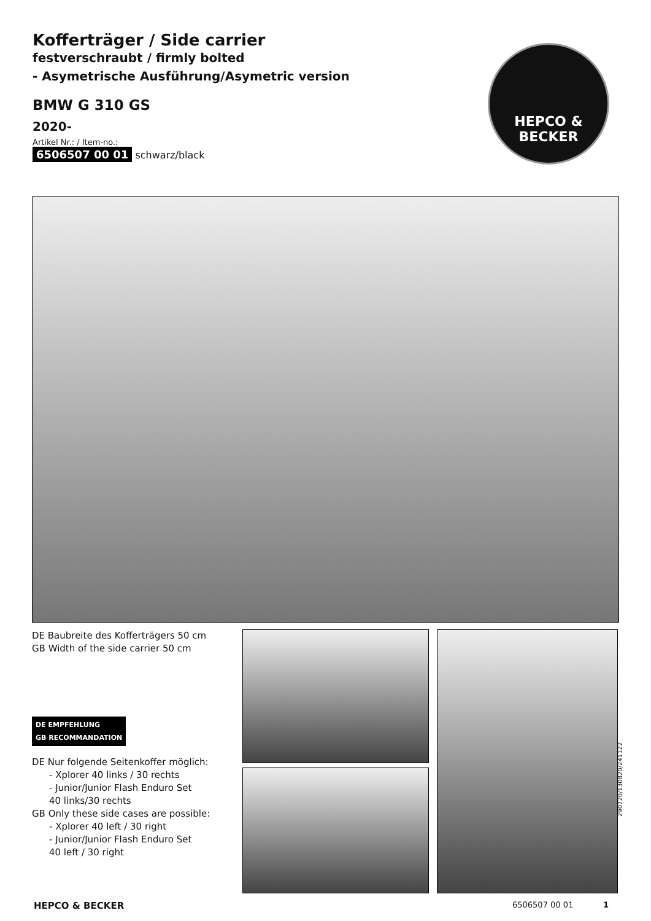Kofferträger / Side carrier
festverschraubt / firmly bolted
- Asymetrische Ausführung/Asymetric version
BMW G 310 GS
2020-
Artikel Nr.: / Item-no.:
6506507 00 01 schwarz/black
HEPCO &
BECKER
DE Baubreite des Kofferträgers 50 cm
GB Width of the side carrier 50 cm
DE EMPFEHLUNG
GB RECOMMANDATION
DE Nur folgende Seitenkoffer möglich:
- Xplorer 40 links / 30 rechts
- Junior/Junior Flash Enduro Set
40 links/30 rechts
GB Only these side cases are possible:
- Xplorer 40 left / 30 right
- Junior/Junior Flash Enduro Set
40 left / 30 right
290720/130820/241122
HEPCO & BECKER 6506507 00 01 1